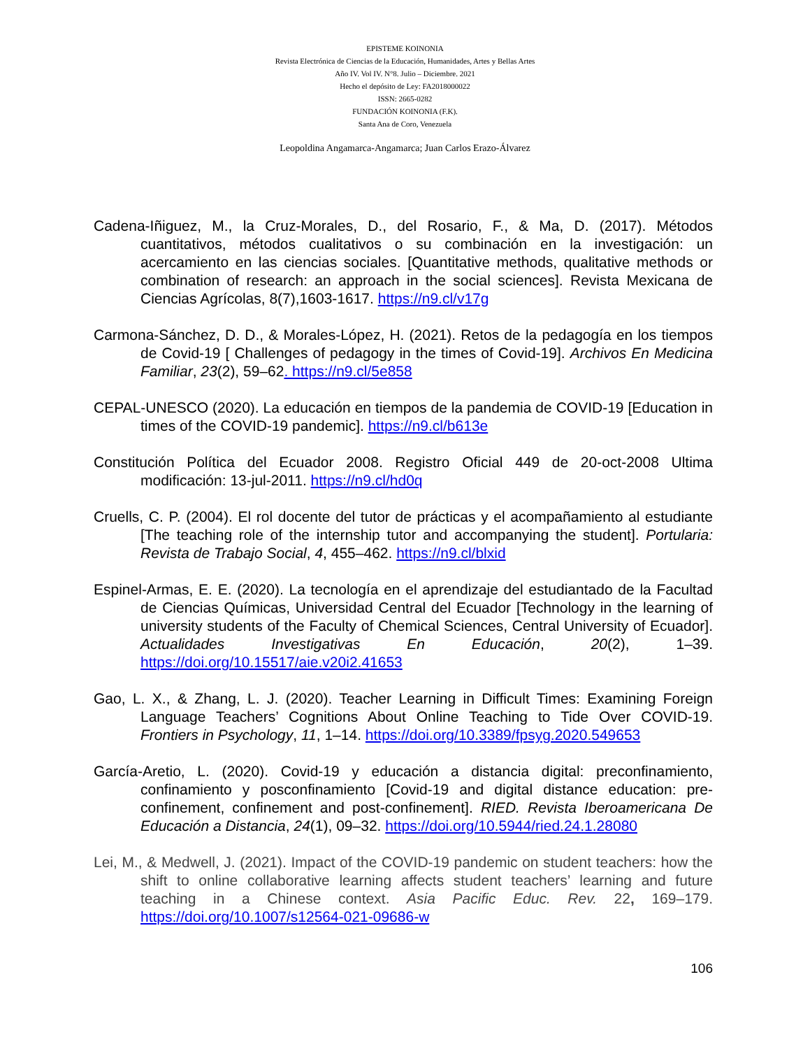EPISTEME KOINONIA
Revista Electrónica de Ciencias de la Educación, Humanidades, Artes y Bellas Artes
Año IV. Vol IV. N°8. Julio – Diciembre. 2021
Hecho el depósito de Ley: FA2018000022
ISSN: 2665-0282
FUNDACIÓN KOINONIA (F.K).
Santa Ana de Coro, Venezuela
Leopoldina Angamarca-Angamarca; Juan Carlos Erazo-Álvarez
Cadena-Iñiguez, M., la Cruz-Morales, D., del Rosario, F., & Ma, D. (2017). Métodos cuantitativos, métodos cualitativos o su combinación en la investigación: un acercamiento en las ciencias sociales. [Quantitative methods, qualitative methods or combination of research: an approach in the social sciences]. Revista Mexicana de Ciencias Agrícolas, 8(7),1603-1617. https://n9.cl/v17g
Carmona-Sánchez, D. D., & Morales-López, H. (2021). Retos de la pedagogía en los tiempos de Covid-19 [ Challenges of pedagogy in the times of Covid-19]. Archivos En Medicina Familiar, 23(2), 59–62. https://n9.cl/5e858
CEPAL-UNESCO (2020). La educación en tiempos de la pandemia de COVID-19 [Education in times of the COVID-19 pandemic]. https://n9.cl/b613e
Constitución Política del Ecuador 2008. Registro Oficial 449 de 20-oct-2008 Ultima modificación: 13-jul-2011. https://n9.cl/hd0q
Cruells, C. P. (2004). El rol docente del tutor de prácticas y el acompañamiento al estudiante [The teaching role of the internship tutor and accompanying the student]. Portularia: Revista de Trabajo Social, 4, 455–462. https://n9.cl/blxid
Espinel-Armas, E. E. (2020). La tecnología en el aprendizaje del estudiantado de la Facultad de Ciencias Químicas, Universidad Central del Ecuador [Technology in the learning of university students of the Faculty of Chemical Sciences, Central University of Ecuador]. Actualidades Investigativas En Educación, 20(2), 1–39. https://doi.org/10.15517/aie.v20i2.41653
Gao, L. X., & Zhang, L. J. (2020). Teacher Learning in Difficult Times: Examining Foreign Language Teachers’ Cognitions About Online Teaching to Tide Over COVID-19. Frontiers in Psychology, 11, 1–14. https://doi.org/10.3389/fpsyg.2020.549653
García-Aretio, L. (2020). Covid-19 y educación a distancia digital: preconfinamiento, confinamiento y posconfinamiento [Covid-19 and digital distance education: pre-confinement, confinement and post-confinement]. RIED. Revista Iberoamericana De Educación a Distancia, 24(1), 09–32. https://doi.org/10.5944/ried.24.1.28080
Lei, M., & Medwell, J. (2021). Impact of the COVID-19 pandemic on student teachers: how the shift to online collaborative learning affects student teachers’ learning and future teaching in a Chinese context. Asia Pacific Educ. Rev. 22, 169–179. https://doi.org/10.1007/s12564-021-09686-w
106